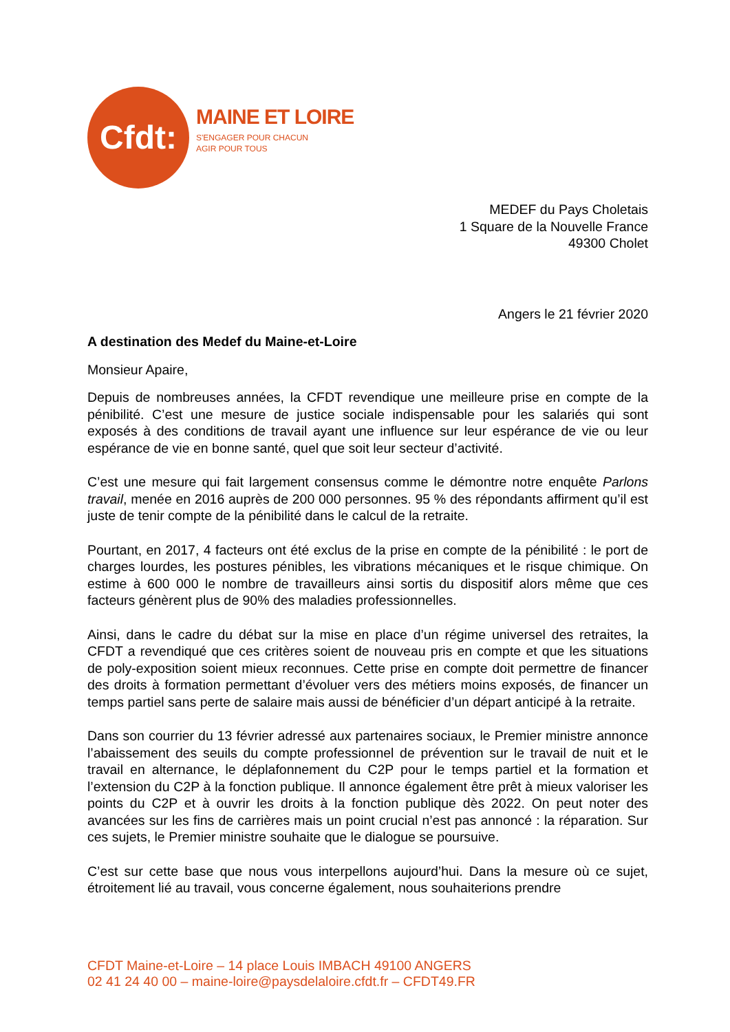Cfdt:
MAINE ET LOIRE
S'ENGAGER POUR CHACUN
AGIR POUR TOUS
MEDEF du Pays Choletais
1 Square de la Nouvelle France
49300 Cholet
Angers le 21 février 2020
A destination des Medef du Maine-et-Loire
Monsieur Apaire,
Depuis de nombreuses années, la CFDT revendique une meilleure prise en compte de la pénibilité. C’est une mesure de justice sociale indispensable pour les salariés qui sont exposés à des conditions de travail ayant une influence sur leur espérance de vie ou leur espérance de vie en bonne santé, quel que soit leur secteur d’activité.
C’est une mesure qui fait largement consensus comme le démontre notre enquête Parlons travail, menée en 2016 auprès de 200 000 personnes. 95 % des répondants affirment qu’il est juste de tenir compte de la pénibilité dans le calcul de la retraite.
Pourtant, en 2017, 4 facteurs ont été exclus de la prise en compte de la pénibilité : le port de charges lourdes, les postures pénibles, les vibrations mécaniques et le risque chimique. On estime à 600 000 le nombre de travailleurs ainsi sortis du dispositif alors même que ces facteurs génèrent plus de 90% des maladies professionnelles.
Ainsi, dans le cadre du débat sur la mise en place d’un régime universel des retraites, la CFDT a revendiqué que ces critères soient de nouveau pris en compte et que les situations de poly-exposition soient mieux reconnues. Cette prise en compte doit permettre de financer des droits à formation permettant d’évoluer vers des métiers moins exposés, de financer un temps partiel sans perte de salaire mais aussi de bénéficier d’un départ anticipé à la retraite.
Dans son courrier du 13 février adressé aux partenaires sociaux, le Premier ministre annonce l’abaissement des seuils du compte professionnel de prévention sur le travail de nuit et le travail en alternance, le déplafonnement du C2P pour le temps partiel et la formation et l’extension du C2P à la fonction publique. Il annonce également être prêt à mieux valoriser les points du C2P et à ouvrir les droits à la fonction publique dès 2022. On peut noter des avancées sur les fins de carrières mais un point crucial n’est pas annoncé : la réparation. Sur ces sujets, le Premier ministre souhaite que le dialogue se poursuive.
C’est sur cette base que nous vous interpellons aujourd’hui. Dans la mesure où ce sujet, étroitement lié au travail, vous concerne également, nous souhaiterions prendre
CFDT Maine-et-Loire – 14 place Louis IMBACH 49100 ANGERS
02 41 24 40 00 – maine-loire@paysdelaloire.cfdt.fr – CFDT49.FR